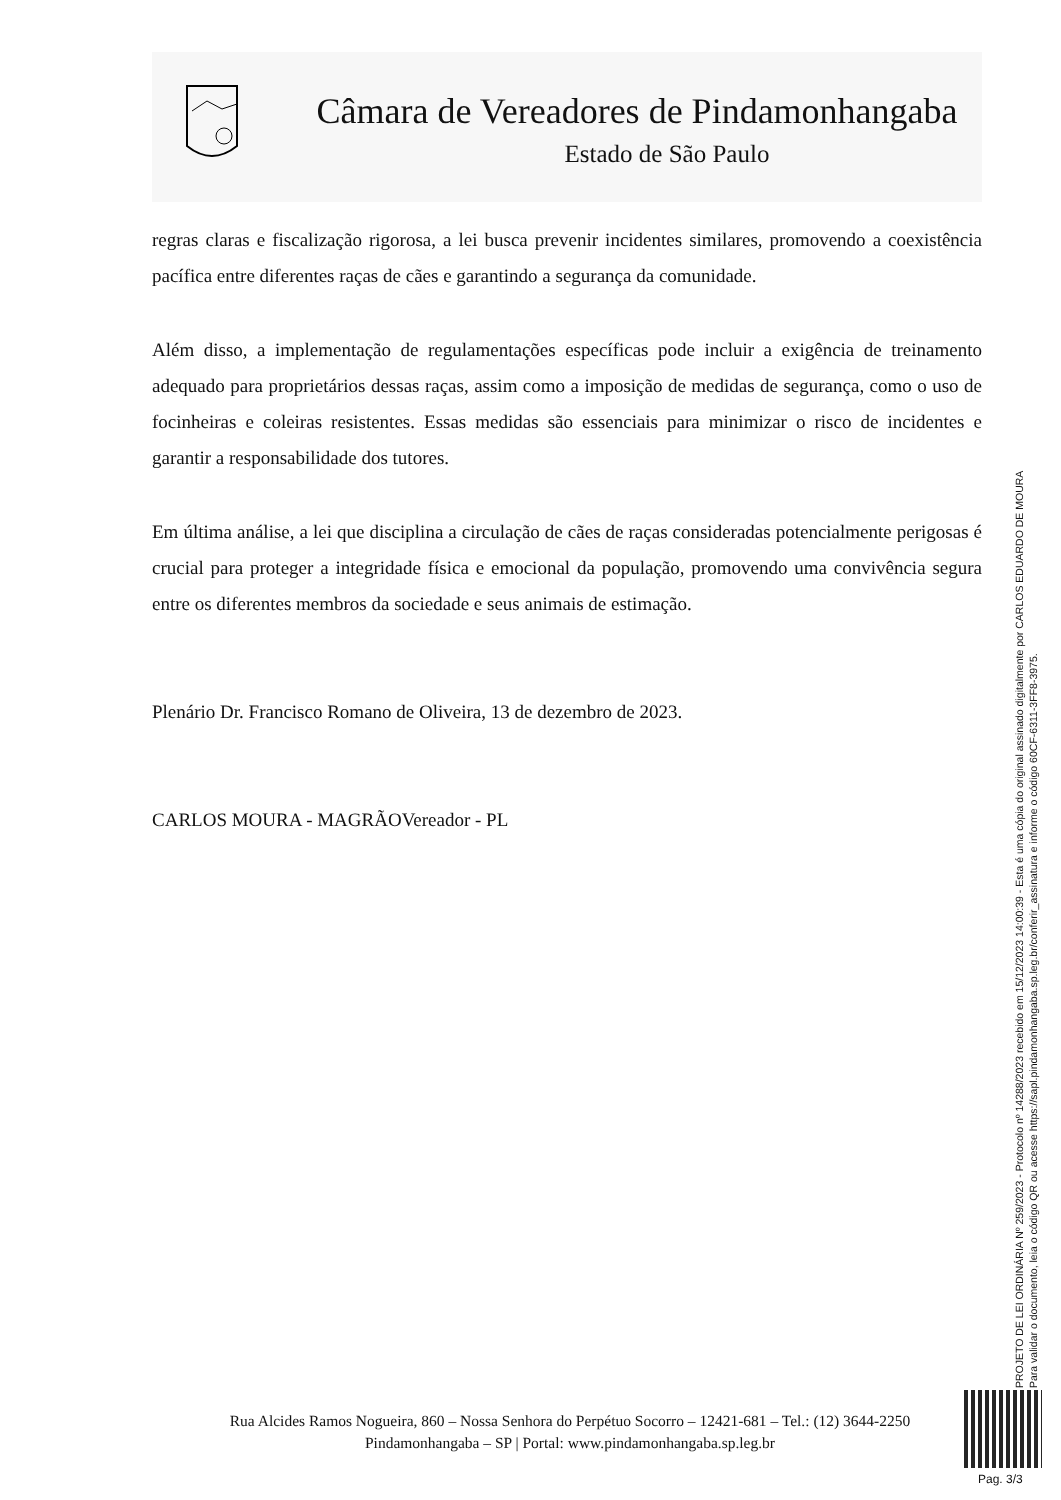Câmara de Vereadores de Pindamonhangaba
Estado de São Paulo
regras claras e fiscalização rigorosa, a lei busca prevenir incidentes similares, promovendo a coexistência pacífica entre diferentes raças de cães e garantindo a segurança da comunidade.
Além disso, a implementação de regulamentações específicas pode incluir a exigência de treinamento adequado para proprietários dessas raças, assim como a imposição de medidas de segurança, como o uso de focinheiras e coleiras resistentes. Essas medidas são essenciais para minimizar o risco de incidentes e garantir a responsabilidade dos tutores.
Em última análise, a lei que disciplina a circulação de cães de raças consideradas potencialmente perigosas é crucial para proteger a integridade física e emocional da população, promovendo uma convivência segura entre os diferentes membros da sociedade e seus animais de estimação.
Plenário Dr. Francisco Romano de Oliveira, 13 de dezembro de 2023.
CARLOS MOURA - MAGRÃOVereador - PL
PROJETO DE LEI ORDINÁRIA Nº 259/2023 - Protocolo nº 14288/2023 recebido em 15/12/2023 14:00:39 - Esta é uma cópia do original assinado digitalmente por CARLOS EDUARDO DE MOURA
Para validar o documento, leia o código QR ou acesse https://sapl.pindamonhangaba.sp.leg.br/conferir_assinatura e informe o código 60CF-6311-3FF8-3975.
Rua Alcides Ramos Nogueira, 860 – Nossa Senhora do Perpétuo Socorro – 12421-681 – Tel.: (12) 3644-2250
Pindamonhangaba – SP | Portal: www.pindamonhangaba.sp.leg.br
Pag. 3/3